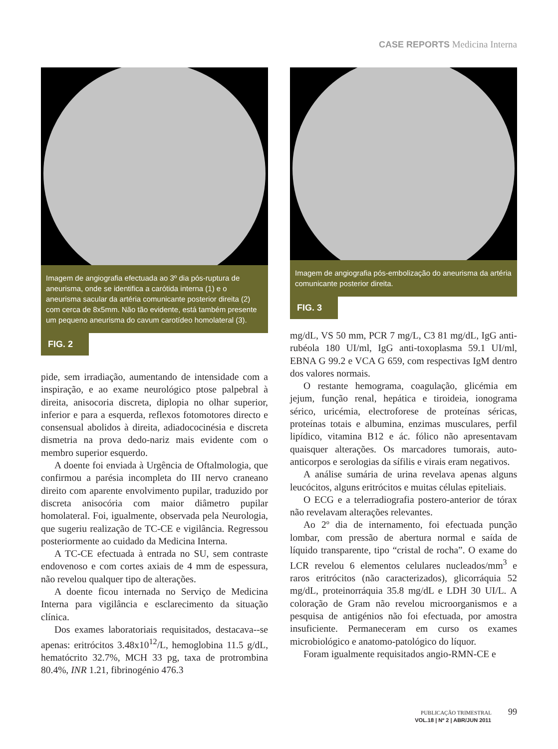CASE REPORTS Medicina Interna
Imagem de angiografia efectuada ao 3º dia pós-ruptura de aneurisma, onde se identifica a carótida interna (1) e o aneurisma sacular da artéria comunicante posterior direita (2) com cerca de 8x5mm. Não tão evidente, está também presente um pequeno aneurisma do cavum carotídeo homolateral (3).
FIG. 2
pide, sem irradiação, aumentando de intensidade com a inspiração, e ao exame neurológico ptose palpebral à direita, anisocoria discreta, diplopia no olhar superior, inferior e para a esquerda, reflexos fotomotores directo e consensual abolidos à direita, adiadococinésia e discreta dismetria na prova dedo-nariz mais evidente com o membro superior esquerdo.
A doente foi enviada à Urgência de Oftalmologia, que confirmou a parésia incompleta do III nervo craneano direito com aparente envolvimento pupilar, traduzido por discreta anisocória com maior diâmetro pupilar homolateral. Foi, igualmente, observada pela Neurologia, que sugeriu realização de TC-CE e vigilância. Regressou posteriormente ao cuidado da Medicina Interna.
A TC-CE efectuada à entrada no SU, sem contraste endovenoso e com cortes axiais de 4 mm de espessura, não revelou qualquer tipo de alterações.
A doente ficou internada no Serviço de Medicina Interna para vigilância e esclarecimento da situação clínica.
Dos exames laboratoriais requisitados, destacava--se apenas: eritrócitos 3.48x10<sup>12</sup>/L, hemoglobina 11.5 g/dL, hematócrito 32.7%, MCH 33 pg, taxa de protrombina 80.4%, INR 1.21, fibrinogénio 476.3
Imagem de angiografia pós-embolização do aneurisma da artéria comunicante posterior direita.
FIG. 3
mg/dL, VS 50 mm, PCR 7 mg/L, C3 81 mg/dL, IgG anti-rubéola 180 UI/ml, IgG anti-toxoplasma 59.1 UI/ml, EBNA G 99.2 e VCA G 659, com respectivas IgM dentro dos valores normais.
O restante hemograma, coagulação, glicémia em jejum, função renal, hepática e tiroideia, ionograma sérico, uricémia, electroforese de proteínas séricas, proteínas totais e albumina, enzimas musculares, perfil lipídico, vitamina B12 e ác. fólico não apresentavam quaisquer alterações. Os marcadores tumorais, auto-anticorpos e serologias da sífilis e virais eram negativos.
A análise sumária de urina revelava apenas alguns leucócitos, alguns eritrócitos e muitas células epiteliais.
O ECG e a telerradiografia postero-anterior de tórax não revelavam alterações relevantes.
Ao 2º dia de internamento, foi efectuada punção lombar, com pressão de abertura normal e saída de líquido transparente, tipo “cristal de rocha”. O exame do LCR revelou 6 elementos celulares nucleados/mm<sup>3</sup> e raros eritrócitos (não caracterizados), glicorráquia 52 mg/dL, proteinorráquia 35.8 mg/dL e LDH 30 UI/L. A coloração de Gram não revelou microorganismos e a pesquisa de antigénios não foi efectuada, por amostra insuficiente. Permaneceram em curso os exames microbiológico e anatomo-patológico do líquor.
Foram igualmente requisitados angio-RMN-CE e
PUBLICAÇÃO TRIMESTRAL 99
VOL.18 | Nº 2 | ABR/JUN 2011